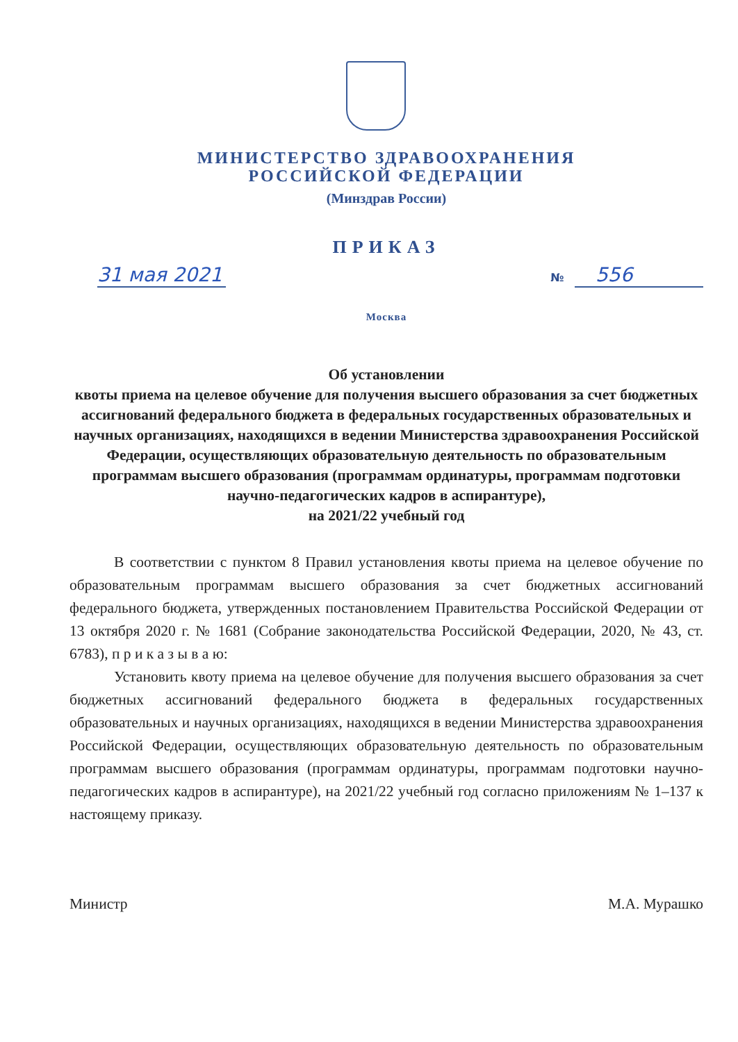МИНИСТЕРСТВО ЗДРАВООХРАНЕНИЯ
РОССИЙСКОЙ ФЕДЕРАЦИИ
(Минздрав России)
ПРИКАЗ
31 мая 2021
№ 556
Москва
Об установлении
квоты приема на целевое обучение для получения высшего образования за счет бюджетных ассигнований федерального бюджета в федеральных государственных образовательных и научных организациях, находящихся в ведении Министерства здравоохранения Российской Федерации, осуществляющих образовательную деятельность по образовательным программам высшего образования (программам ординатуры, программам подготовки научно-педагогических кадров в аспирантуре),
на 2021/22 учебный год
В соответствии с пунктом 8 Правил установления квоты приема на целевое обучение по образовательным программам высшего образования за счет бюджетных ассигнований федерального бюджета, утвержденных постановлением Правительства Российской Федерации от 13 октября 2020 г. № 1681 (Собрание законодательства Российской Федерации, 2020, № 43, ст. 6783), п р и к а з ы в а ю:
Установить квоту приема на целевое обучение для получения высшего образования за счет бюджетных ассигнований федерального бюджета в федеральных государственных образовательных и научных организациях, находящихся в ведении Министерства здравоохранения Российской Федерации, осуществляющих образовательную деятельность по образовательным программам высшего образования (программам ординатуры, программам подготовки научно-педагогических кадров в аспирантуре), на 2021/22 учебный год согласно приложениям № 1–137 к настоящему приказу.
Министр М.А. Мурашко